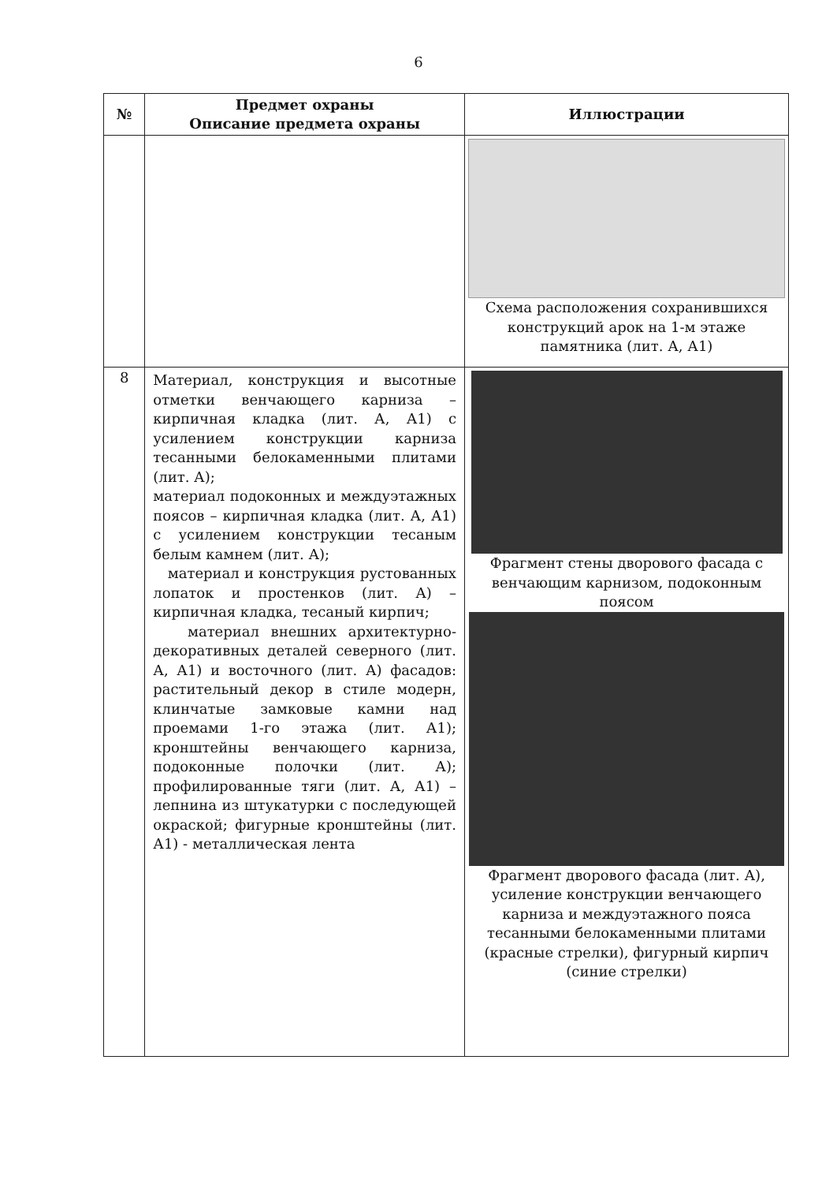6
| № | Предмет охраны Описание предмета охраны | Иллюстрации |
| --- | --- | --- |
| | | Схема расположения сохранившихся конструкций арок на 1-м этаже памятника (лит. А, А1) |
| 8 | Материал, конструкция и высотные отметки венчающего карниза – кирпичная кладка (лит. А, А1) с усилением конструкции карниза тесанными белокаменными плитами (лит. А); материал подоконных и междуэтажных поясов – кирпичная кладка (лит. А, А1) с усилением конструкции тесаным белым камнем (лит. А); материал и конструкция рустованных лопаток и простенков (лит. А) – кирпичная кладка, тесаный кирпич; материал внешних архитектурно-декоративных деталей северного (лит. А, А1) и восточного (лит. А) фасадов: растительный декор в стиле модерн, клинчатые замковые камни над проемами 1-го этажа (лит. А1); кронштейны венчающего карниза, подоконные полочки (лит. А); профилированные тяги (лит. А, А1) – лепнина из штукатурки с последующей окраской; фигурные кронштейны (лит. А1) - металлическая лента | Фрагмент стены дворового фасада с венчающим карнизом, подоконным поясом Фрагмент дворового фасада (лит. А), усиление конструкции венчающего карниза и междуэтажного пояса тесанными белокаменными плитами (красные стрелки), фигурный кирпич (синие стрелки) |